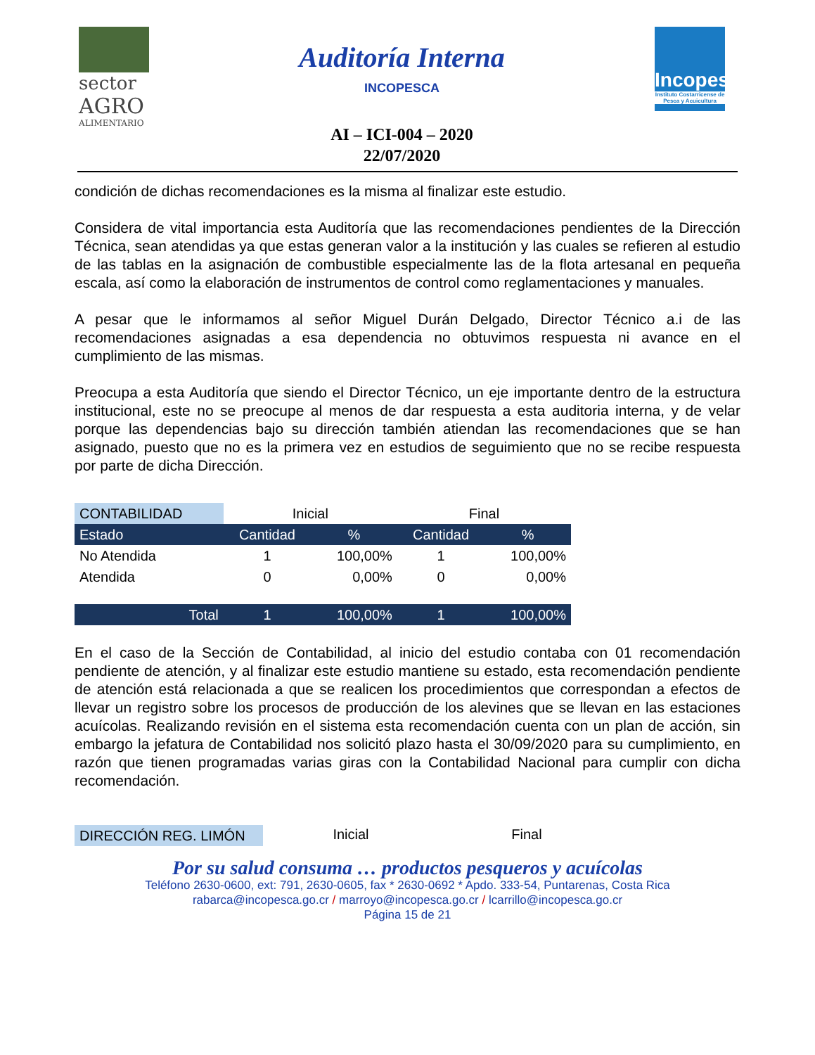sector
AGRO
ALIMENTARIO
Auditoría Interna
INCOPESCA
AI – ICI-004 – 2020
22/07/2020
Incopesca
Instituto Costarricense de Pesca y Acuicultura
condición de dichas recomendaciones es la misma al finalizar este estudio.
Considera de vital importancia esta Auditoría que las recomendaciones pendientes de la Dirección Técnica, sean atendidas ya que estas generan valor a la institución y las cuales se refieren al estudio de las tablas en la asignación de combustible especialmente las de la flota artesanal en pequeña escala, así como la elaboración de instrumentos de control como reglamentaciones y manuales.
A pesar que le informamos al señor Miguel Durán Delgado, Director Técnico a.i de las recomendaciones asignadas a esa dependencia no obtuvimos respuesta ni avance en el cumplimiento de las mismas.
Preocupa a esta Auditoría que siendo el Director Técnico, un eje importante dentro de la estructura institucional, este no se preocupe al menos de dar respuesta a esta auditoria interna, y de velar porque las dependencias bajo su dirección también atiendan las recomendaciones que se han asignado, puesto que no es la primera vez en estudios de seguimiento que no se recibe respuesta por parte de dicha Dirección.
| CONTABILIDAD | Inicial | | Final | |
| --- | --- | --- | --- | --- |
| Estado | Cantidad | % | Cantidad | % |
| No Atendida | 1 | 100,00% | 1 | 100,00% |
| Atendida | 0 | 0,00% | 0 | 0,00% |
| Total | 1 | 100,00% | 1 | 100,00% |
En el caso de la Sección de Contabilidad, al inicio del estudio contaba con 01 recomendación pendiente de atención, y al finalizar este estudio mantiene su estado, esta recomendación pendiente de atención está relacionada a que se realicen los procedimientos que correspondan a efectos de llevar un registro sobre los procesos de producción de los alevines que se llevan en las estaciones acuícolas. Realizando revisión en el sistema esta recomendación cuenta con un plan de acción, sin embargo la jefatura de Contabilidad nos solicitó plazo hasta el 30/09/2020 para su cumplimiento, en razón que tienen programadas varias giras con la Contabilidad Nacional para cumplir con dicha recomendación.
DIRECCIÓN REG. LIMÓN Inicial Final
Por su salud consuma … productos pesqueros y acuícolas
Teléfono 2630-0600, ext: 791, 2630-0605, fax * 2630-0692 * Apdo. 333-54, Puntarenas, Costa Rica
rabarca@incopesca.go.cr / marroyo@incopesca.go.cr / lcarrillo@incopesca.go.cr
Página 15 de 21